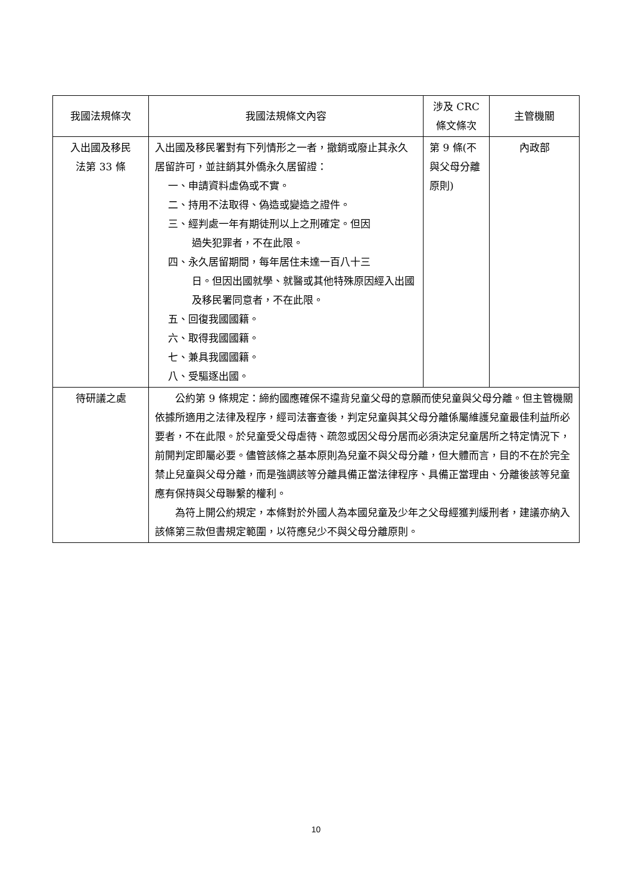| 我國法規條次 | 我國法規條文內容 | 涉及 CRC 條文條次 | 主管機關 |
| --- | --- | --- | --- |
| 入出國及移民 法第 33 條 | 入出國及移民署對有下列情形之一者，撤銷或廢止其永久居留許可，並註銷其外僑永久居留證： 一、申請資料虛偽或不實。 二、持用不法取得、偽造或變造之證件。 三、經判處一年有期徒刑以上之刑確定。但因 過失犯罪者，不在此限。 四、永久居留期間，每年居住未達一百八十三 日。但因出國就學、就醫或其他特殊原因經入出國及移民署同意者，不在此限。 五、回復我國國籍。 六、取得我國國籍。 七、兼具我國國籍。 八、受驅逐出國。 | 第 9 條(不與父母分離原則) | 內政部 |
| 待研議之處 | 公約第 9 條規定：締約國應確保不違背兒童父母的意願而使兒童與父母分離。但主管機關依據所適用之法律及程序，經司法審查後，判定兒童與其父母分離係屬維護兒童最佳利益所必要者，不在此限。於兒童受父母虐待、疏忽或因父母分居而必須決定兒童居所之特定情況下，前開判定即屬必要。儘管該條之基本原則為兒童不與父母分離，但大體而言，目的不在於完全禁止兒童與父母分離，而是強調該等分離具備正當法律程序、具備正當理由、分離後該等兒童應有保持與父母聯繫的權利。 為符上開公約規定，本條對於外國人為本國兒童及少年之父母經獲判緩刑者，建議亦納入該條第三款但書規定範圍，以符應兒少不與父母分離原則。 | | |
10